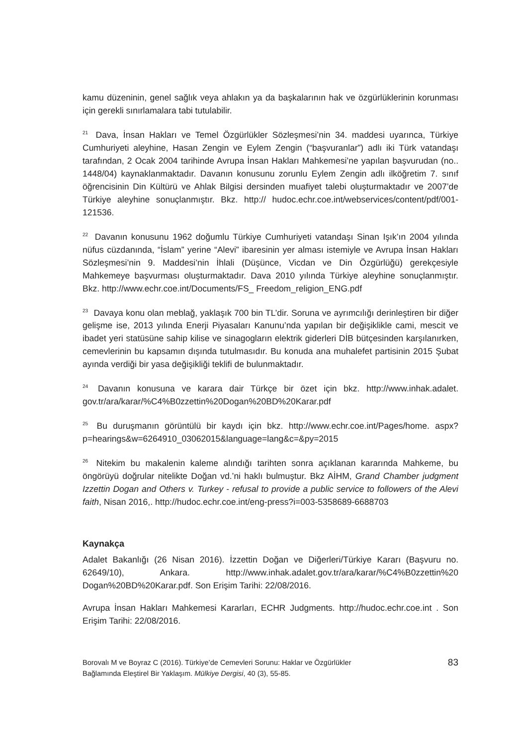kamu düzeninin, genel sağlık veya ahlakın ya da başkalarının hak ve özgürlüklerinin korunması için gerekli sınırlamalara tabi tutulabilir.
<sup>21</sup> Dava, İnsan Hakları ve Temel Özgürlükler Sözleşmesi’nin 34. maddesi uyarınca, Türkiye Cumhuriyeti aleyhine, Hasan Zengin ve Eylem Zengin (“başvuranlar”) adlı iki Türk vatandaşı tarafından, 2 Ocak 2004 tarihinde Avrupa İnsan Hakları Mahkemesi’ne yapılan başvurudan (no.. 1448/04) kaynaklanmaktadır. Davanın konusunu zorunlu Eylem Zengin adlı ilköğretim 7. sınıf öğrencisinin Din Kültürü ve Ahlak Bilgisi dersinden muafiyet talebi oluşturmaktadır ve 2007’de Türkiye aleyhine sonuçlanmıştır. Bkz. http:// hudoc.echr.coe.int/webservices/content/pdf/001-121536.
<sup>22</sup> Davanın konusunu 1962 doğumlu Türkiye Cumhuriyeti vatandaşı Sinan Işık’ın 2004 yılında nüfus cüzdanında, “İslam” yerine “Alevi” ibaresinin yer alması istemiyle ve Avrupa İnsan Hakları Sözleşmesi’nin 9. Maddesi’nin İhlali (Düşünce, Vicdan ve Din Özgürlüğü) gerekçesiyle Mahkemeye başvurması oluşturmaktadır. Dava 2010 yılında Türkiye aleyhine sonuçlanmıştır. Bkz. http://www.echr.coe.int/Documents/FS_ Freedom_religion_ENG.pdf
<sup>23</sup> Davaya konu olan meblağ, yaklaşık 700 bin TL’dir. Soruna ve ayrımcılığı derinleştiren bir diğer gelişme ise, 2013 yılında Enerji Piyasaları Kanunu’nda yapılan bir değişiklikle cami, mescit ve ibadet yeri statüsüne sahip kilise ve sinagogların elektrik giderleri DİB bütçesinden karşılanırken, cemevlerinin bu kapsamın dışında tutulmasıdır. Bu konuda ana muhalefet partisinin 2015 Şubat ayında verdiği bir yasa değişikliği teklifi de bulunmaktadır.
<sup>24</sup> Davanın konusuna ve karara dair Türkçe bir özet için bkz. http://www.inhak.adalet. gov.tr/ara/karar/%C4%B0zzettin%20Dogan%20BD%20Karar.pdf
<sup>25</sup> Bu duruşmanın görüntülü bir kaydı için bkz. http://www.echr.coe.int/Pages/home. aspx?p=hearings&w=6264910_03062015&language=lang&c=&py=2015
<sup>26</sup> Nitekim bu makalenin kaleme alındığı tarihten sonra açıklanan kararında Mahkeme, bu öngörüyü doğrular nitelikte Doğan vd.’ni haklı bulmuştur. Bkz AİHM, Grand Chamber judgment Izzettin Dogan and Others v. Turkey - refusal to provide a public service to followers of the Alevi faith, Nisan 2016,. http://hudoc.echr.coe.int/eng-press?i=003-5358689-6688703
Kaynakça
Adalet Bakanlığı (26 Nisan 2016). İzzettin Doğan ve Diğerleri/Türkiye Kararı (Başvuru no. 62649/10), Ankara. http://www.inhak.adalet.gov.tr/ara/karar/%C4%B0zzettin%20 Dogan%20BD%20Karar.pdf. Son Erişim Tarihi: 22/08/2016.
Avrupa İnsan Hakları Mahkemesi Kararları, ECHR Judgments. http://hudoc.echr.coe.int . Son Erişim Tarihi: 22/08/2016.
Borovalı M ve Boyraz C (2016). Türkiye’de Cemevleri Sorunu: Haklar ve Özgürlükler
Bağlamında Eleştirel Bir Yaklaşım. Mülkiye Dergisi, 40 (3), 55-85.
83